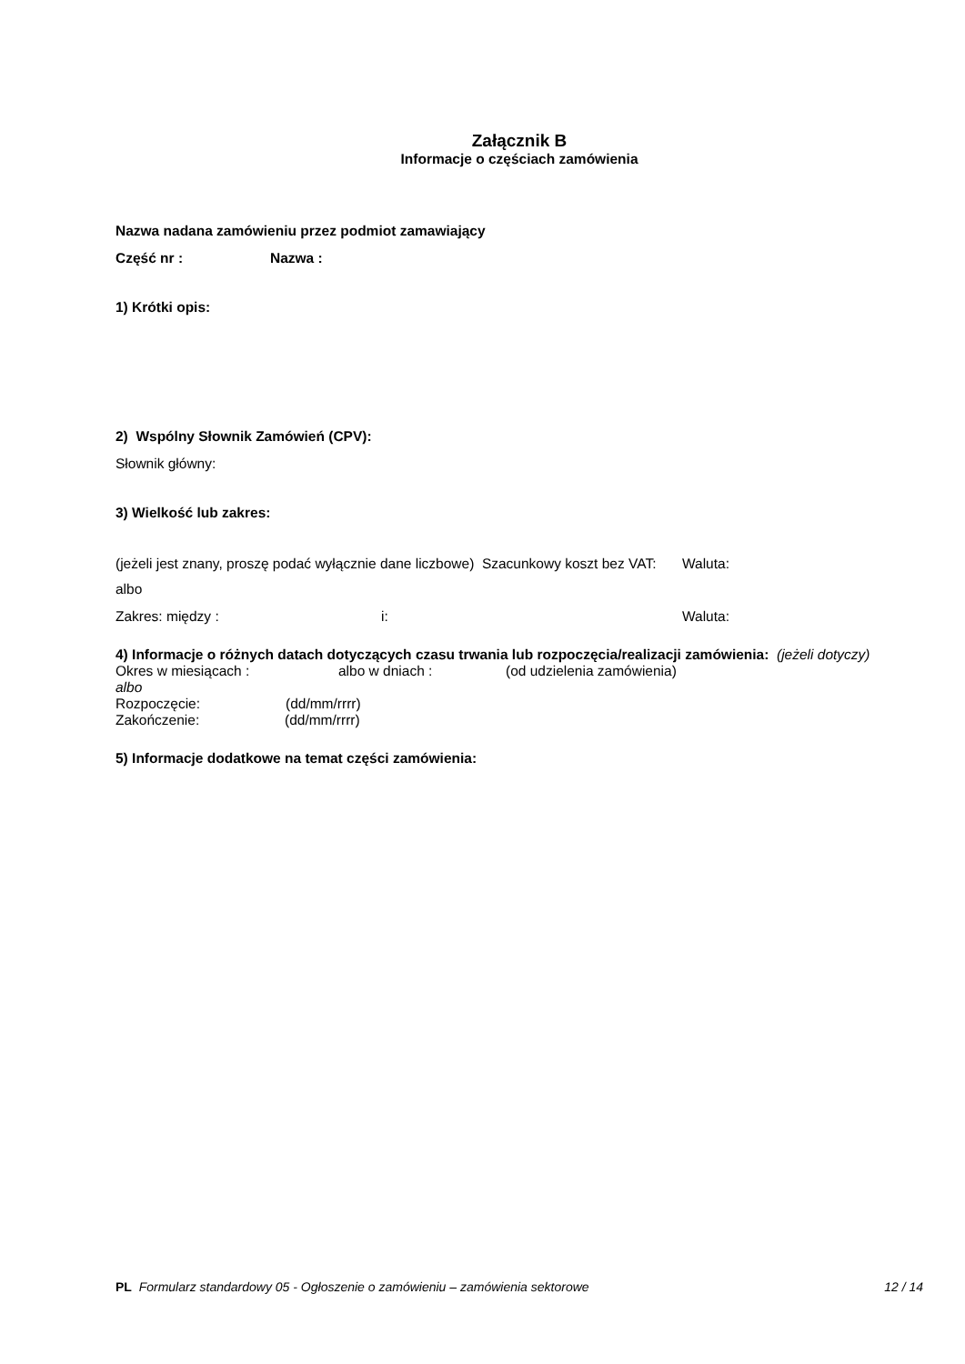Załącznik B
Informacje o częściach zamówienia
Nazwa nadana zamówieniu przez podmiot zamawiający
Część nr : Nazwa :
1) Krótki opis:
2) Wspólny Słownik Zamówień (CPV):
Słownik główny:
3) Wielkość lub zakres:
(jeżeli jest znany, proszę podać wyłącznie dane liczbowe) Szacunkowy koszt bez VAT: Waluta:
albo
Zakres: między : i: Waluta:
4) Informacje o różnych datach dotyczących czasu trwania lub rozpoczęcia/realizacji zamówienia: (jeżeli dotyczy)
Okres w miesiącach : albo w dniach : (od udzielenia zamówienia)
albo
Rozpoczęcie: (dd/mm/rrrr)
Zakończenie: (dd/mm/rrrr)
5) Informacje dodatkowe na temat części zamówienia:
PL Formularz standardowy 05 - Ogłoszenie o zamówieniu – zamówienia sektorowe 12 / 14